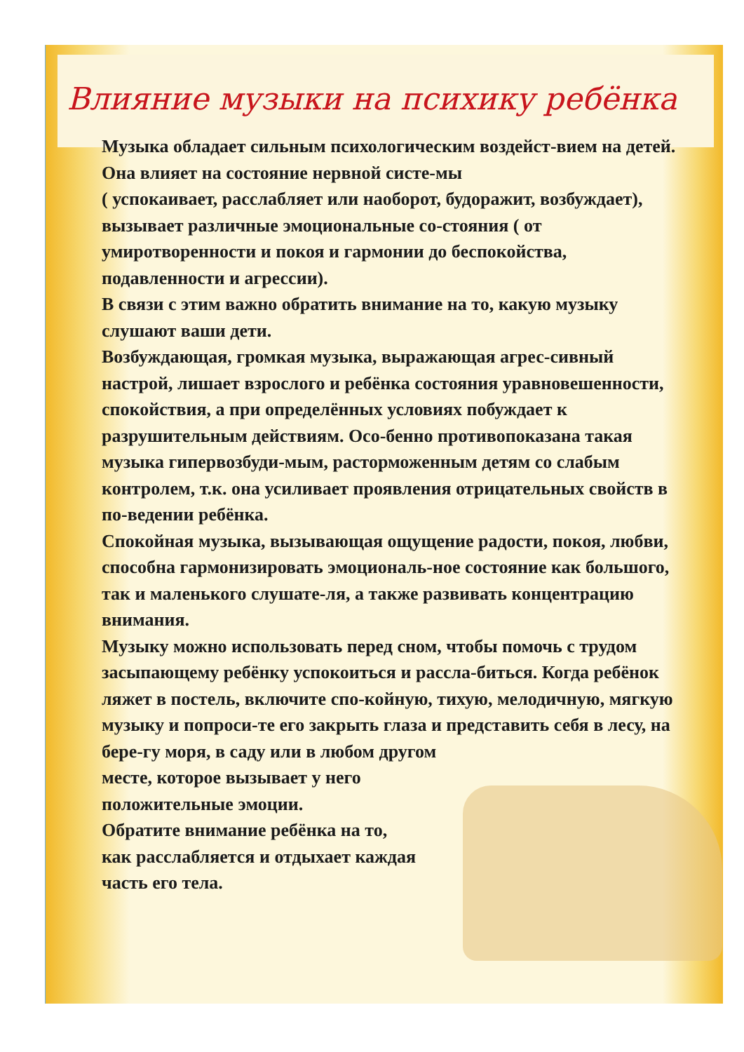Влияние музыки на психику ребёнка
Музыка обладает сильным психологическим воздейст-вием на детей. Она влияет на состояние нервной систе-мы
( успокаивает, расслабляет или наоборот, будоражит, возбуждает), вызывает различные эмоциональные со-стояния ( от умиротворенности и покоя и гармонии до беспокойства, подавленности и агрессии).
В связи с этим важно обратить внимание на то, какую музыку слушают ваши дети.
Возбуждающая, громкая музыка, выражающая агрес-сивный настрой, лишает взрослого и ребёнка состояния уравновешенности, спокойствия, а при определённых условиях побуждает к разрушительным действиям. Осо-бенно противопоказана такая музыка гипервозбуди-мым, расторможенным детям со слабым контролем, т.к. она усиливает проявления отрицательных свойств в по-ведении ребёнка.
Спокойная музыка, вызывающая ощущение радости, покоя, любви, способна гармонизировать эмоциональ-ное состояние как большого, так и маленького слушате-ля, а также развивать концентрацию внимания.
Музыку можно использовать перед сном, чтобы помочь с трудом засыпающему ребёнку успокоиться и рассла-биться. Когда ребёнок ляжет в постель, включите спо-койную, тихую, мелодичную, мягкую музыку и попроси-те его закрыть глаза и представить себя в лесу, на бере-гу моря, в саду или в любом другом
месте, которое вызывает у него
положительные эмоции.
Обратите внимание ребёнка на то,
как расслабляется и отдыхает каждая
часть его тела.